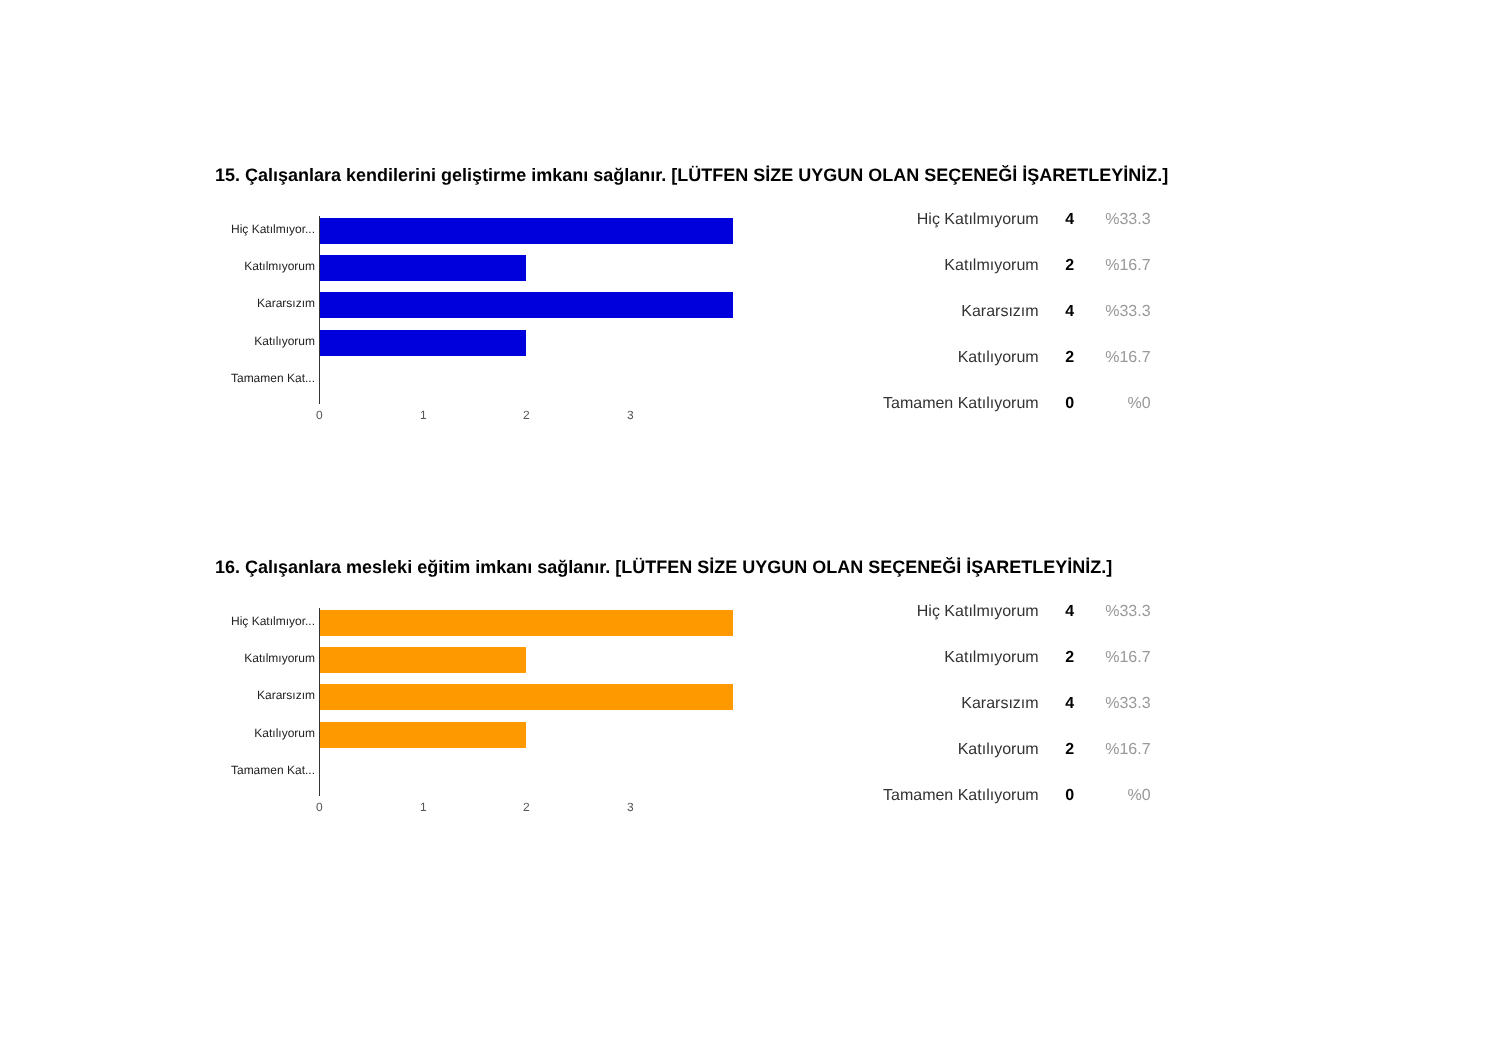15. Çalışanlara kendilerini geliştirme imkanı sağlanır. [LÜTFEN SİZE UYGUN OLAN SEÇENEĞİ İŞARETLEYİNİZ.]
Hiç Katılmıyor...
Katılmıyorum
Kararsızım
Katılıyorum
Tamamen Kat...
0 1 2 3
| Hiç Katılmıyorum | 4 | %33.3 |
| Katılmıyorum | 2 | %16.7 |
| Kararsızım | 4 | %33.3 |
| Katılıyorum | 2 | %16.7 |
| Tamamen Katılıyorum | 0 | %0 |
16. Çalışanlara mesleki eğitim imkanı sağlanır. [LÜTFEN SİZE UYGUN OLAN SEÇENEĞİ İŞARETLEYİNİZ.]
Hiç Katılmıyor...
Katılmıyorum
Kararsızım
Katılıyorum
Tamamen Kat...
0 1 2 3
| Hiç Katılmıyorum | 4 | %33.3 |
| Katılmıyorum | 2 | %16.7 |
| Kararsızım | 4 | %33.3 |
| Katılıyorum | 2 | %16.7 |
| Tamamen Katılıyorum | 0 | %0 |